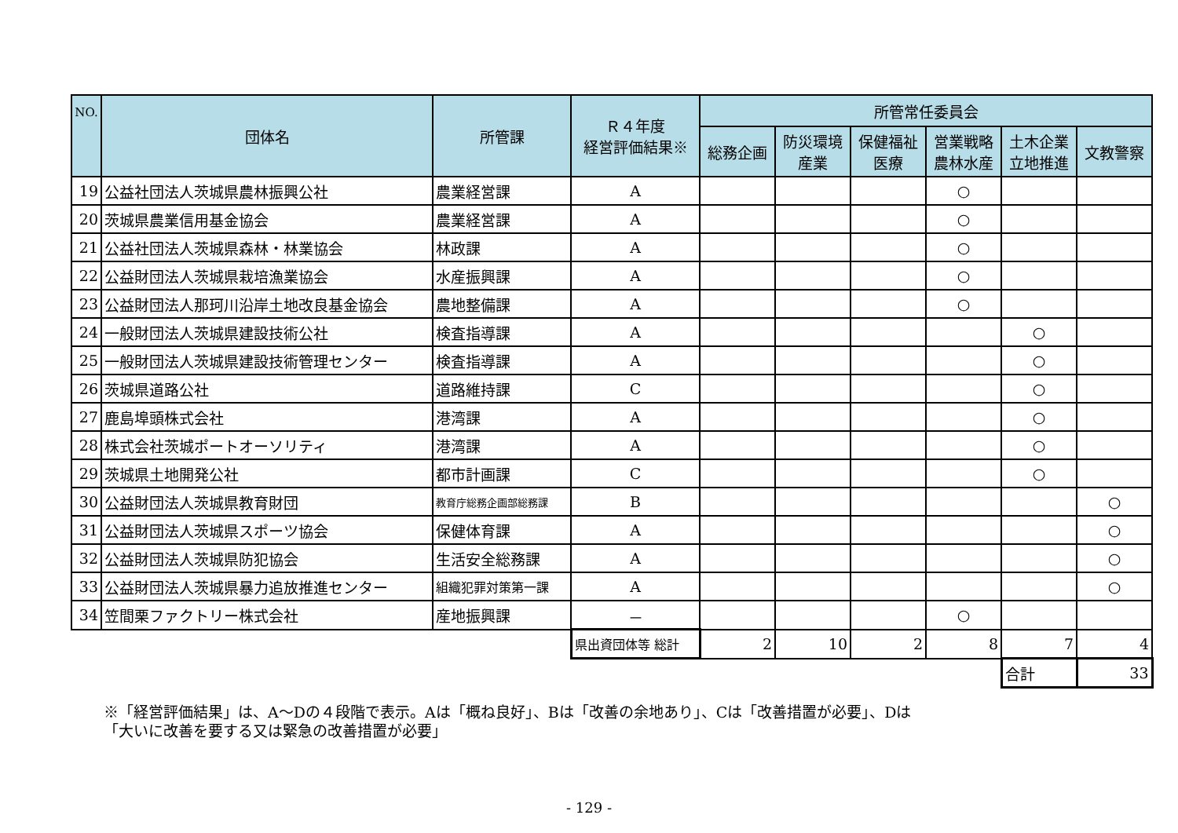| NO. | 団体名 | 所管課 | Ｒ４年度 経営評価結果※ | 所管常任委員会 | | | | | |
| --- | --- | --- | --- | --- | --- | --- | --- | --- | --- |
| | | | | 総務企画 | 防災環境 産業 | 保健福祉 医療 | 営業戦略 農林水産 | 土木企業 立地推進 | 文教警察 |
| 19 | 公益社団法人茨城県農林振興公社 | 農業経営課 | A | | | | ○ | | |
| 20 | 茨城県農業信用基金協会 | 農業経営課 | A | | | | ○ | | |
| 21 | 公益社団法人茨城県森林・林業協会 | 林政課 | A | | | | ○ | | |
| 22 | 公益財団法人茨城県栽培漁業協会 | 水産振興課 | A | | | | ○ | | |
| 23 | 公益財団法人那珂川沿岸土地改良基金協会 | 農地整備課 | A | | | | ○ | | |
| 24 | 一般財団法人茨城県建設技術公社 | 検査指導課 | A | | | | | ○ | |
| 25 | 一般財団法人茨城県建設技術管理センター | 検査指導課 | A | | | | | ○ | |
| 26 | 茨城県道路公社 | 道路維持課 | C | | | | | ○ | |
| 27 | 鹿島埠頭株式会社 | 港湾課 | A | | | | | ○ | |
| 28 | 株式会社茨城ポートオーソリティ | 港湾課 | A | | | | | ○ | |
| 29 | 茨城県土地開発公社 | 都市計画課 | C | | | | | ○ | |
| 30 | 公益財団法人茨城県教育財団 | 教育庁総務企画部総務課 | B | | | | | | ○ |
| 31 | 公益財団法人茨城県スポーツ協会 | 保健体育課 | A | | | | | | ○ |
| 32 | 公益財団法人茨城県防犯協会 | 生活安全総務課 | A | | | | | | ○ |
| 33 | 公益財団法人茨城県暴力追放推進センター | 組織犯罪対策第一課 | A | | | | | | ○ |
| 34 | 笠間栗ファクトリー株式会社 | 産地振興課 | － | | | | ○ | | |
| | | | 県出資団体等 総計 | 2 | 10 | 2 | 8 | 7 | 4 |
| | | | | | | | | 合計 | 33 |
※「経営評価結果」は、A～Dの４段階で表示。Aは「概ね良好」、Bは「改善の余地あり」、Cは「改善措置が必要」、Dは「大いに改善を要する又は緊急の改善措置が必要」
- 129 -